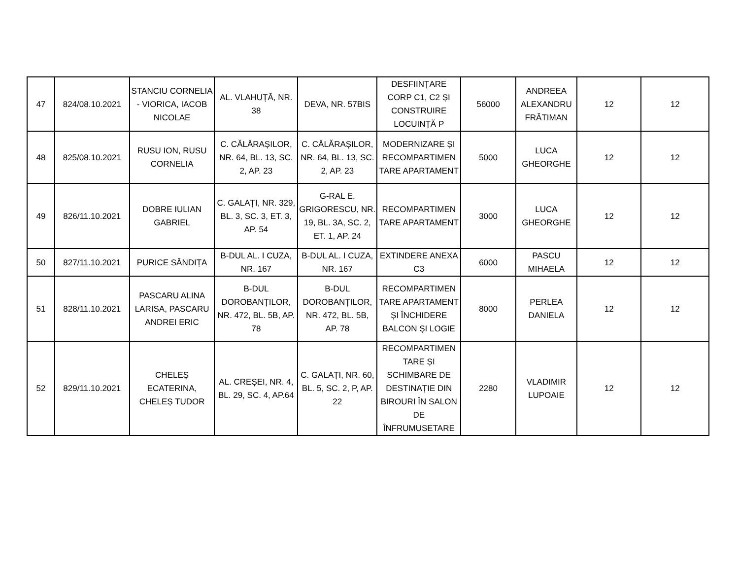| 47 | 824/08.10.2021 | STANCIU CORNELIA - VIORICA, IACOB NICOLAE | AL. VLAHUȚĂ, NR. 38 | DEVA, NR. 57BIS | DESFIINȚARE CORP C1, C2 ȘI CONSTRUIRE LOCUINȚĂ P | 56000 | ANDREEA ALEXANDRU FRĂTIMAN | 12 | 12 |
| 48 | 825/08.10.2021 | RUSU ION, RUSU CORNELIA | C. CĂLĂRAȘILOR, NR. 64, BL. 13, SC. 2, AP. 23 | C. CĂLĂRAȘILOR, NR. 64, BL. 13, SC. 2, AP. 23 | MODERNIZARE ȘI RECOMPARTIMEN TARE APARTAMENT | 5000 | LUCA GHEORGHE | 12 | 12 |
| 49 | 826/11.10.2021 | DOBRE IULIAN GABRIEL | C. GALAȚI, NR. 329, BL. 3, SC. 3, ET. 3, AP. 54 | G-RAL E. GRIGORESCU, NR. 19, BL. 3A, SC. 2, ET. 1, AP. 24 | RECOMPARTIMEN TARE APARTAMENT | 3000 | LUCA GHEORGHE | 12 | 12 |
| 50 | 827/11.10.2021 | PURICE SĂNDIȚA | B-DUL AL. I CUZA, NR. 167 | B-DUL AL. I CUZA, NR. 167 | EXTINDERE ANEXA C3 | 6000 | PASCU MIHAELA | 12 | 12 |
| 51 | 828/11.10.2021 | PASCARU ALINA LARISA, PASCARU ANDREI ERIC | B-DUL DOROBANȚILOR, NR. 472, BL. 5B, AP. 78 | B-DUL DOROBANȚILOR, NR. 472, BL. 5B, AP. 78 | RECOMPARTIMEN TARE APARTAMENT ȘI ÎNCHIDERE BALCON ȘI LOGIE | 8000 | PERLEA DANIELA | 12 | 12 |
| 52 | 829/11.10.2021 | CHELEȘ ECATERINA, CHELEȘ TUDOR | AL. CREȘEI, NR. 4, BL. 29, SC. 4, AP.64 | C. GALAȚI, NR. 60, BL. 5, SC. 2, P, AP. 22 | RECOMPARTIMEN TARE ȘI SCHIMBARE DE DESTINAȚIE DIN BIROURI ÎN SALON DE ÎNFRUMUSETARE | 2280 | VLADIMIR LUPOAIE | 12 | 12 |